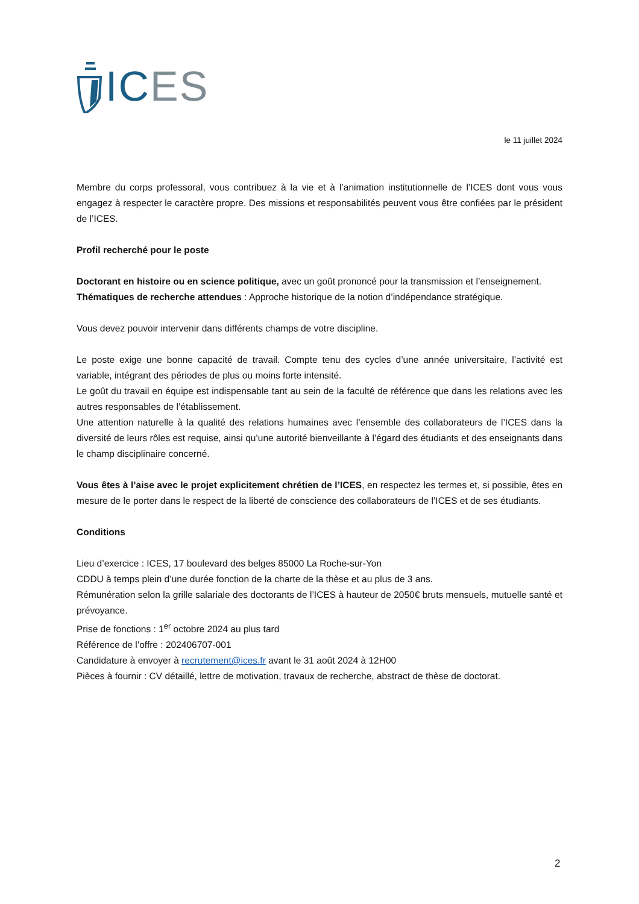ICES
le 11 juillet 2024
Membre du corps professoral, vous contribuez à la vie et à l’animation institutionnelle de l’ICES dont vous vous engagez à respecter le caractère propre. Des missions et responsabilités peuvent vous être confiées par le président de l’ICES.
Profil recherché pour le poste
Doctorant en histoire ou en science politique, avec un goût prononcé pour la transmission et l’enseignement.
Thématiques de recherche attendues : Approche historique de la notion d’indépendance stratégique.
Vous devez pouvoir intervenir dans différents champs de votre discipline.
Le poste exige une bonne capacité de travail. Compte tenu des cycles d’une année universitaire, l’activité est variable, intégrant des périodes de plus ou moins forte intensité.
Le goût du travail en équipe est indispensable tant au sein de la faculté de référence que dans les relations avec les autres responsables de l’établissement.
Une attention naturelle à la qualité des relations humaines avec l’ensemble des collaborateurs de l’ICES dans la diversité de leurs rôles est requise, ainsi qu’une autorité bienveillante à l’égard des étudiants et des enseignants dans le champ disciplinaire concerné.
Vous êtes à l’aise avec le projet explicitement chrétien de l’ICES, en respectez les termes et, si possible, êtes en mesure de le porter dans le respect de la liberté de conscience des collaborateurs de l’ICES et de ses étudiants.
Conditions
Lieu d’exercice : ICES, 17 boulevard des belges 85000 La Roche-sur-Yon
CDDU à temps plein d’une durée fonction de la charte de la thèse et au plus de 3 ans.
Rémunération selon la grille salariale des doctorants de l’ICES à hauteur de 2050€ bruts mensuels, mutuelle santé et prévoyance.
Prise de fonctions : 1<sup>er</sup> octobre 2024 au plus tard
Référence de l’offre : 202406707-001
Candidature à envoyer à recrutement@ices.fr avant le 31 août 2024 à 12H00
Pièces à fournir : CV détaillé, lettre de motivation, travaux de recherche, abstract de thèse de doctorat.
2